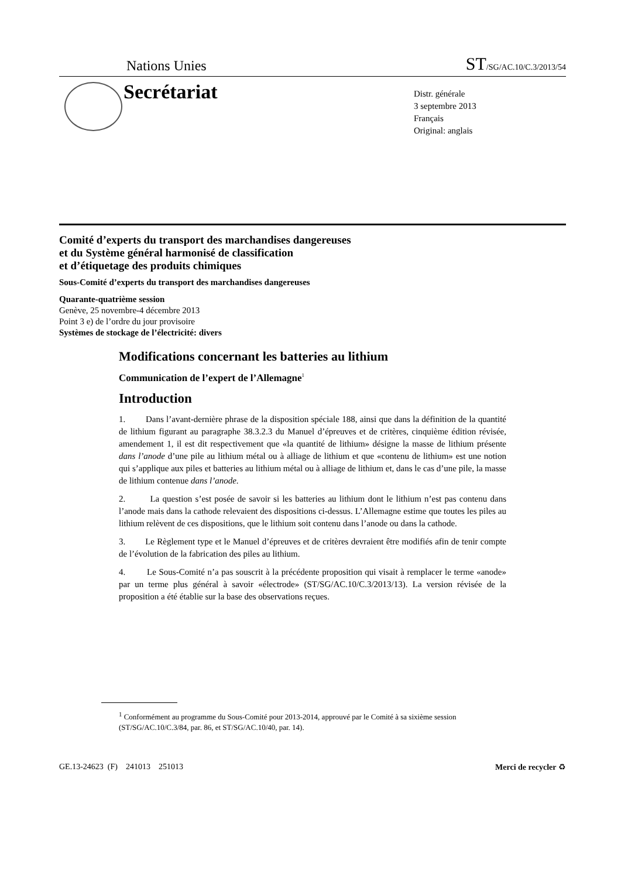Nations Unies ST/SG/AC.10/C.3/2013/54
Secrétariat
Distr. générale
3 septembre 2013
Français
Original: anglais
Comité d’experts du transport des marchandises dangereuses
et du Système général harmonisé de classification
et d’étiquetage des produits chimiques
Sous-Comité d’experts du transport des marchandises dangereuses
Quarante-quatrième session
Genève, 25 novembre-4 décembre 2013
Point 3 e) de l’ordre du jour provisoire
Systèmes de stockage de l’électricité: divers
Modifications concernant les batteries au lithium
Communication de l’expert de l’Allemagne<sup>1</sup>
Introduction
1. Dans l’avant-dernière phrase de la disposition spéciale 188, ainsi que dans la définition de la quantité de lithium figurant au paragraphe 38.3.2.3 du Manuel d’épreuves et de critères, cinquième édition révisée, amendement 1, il est dit respectivement que «la quantité de lithium» désigne la masse de lithium présente dans l’anode d’une pile au lithium métal ou à alliage de lithium et que «contenu de lithium» est une notion qui s’applique aux piles et batteries au lithium métal ou à alliage de lithium et, dans le cas d’une pile, la masse de lithium contenue dans l’anode.
2. La question s’est posée de savoir si les batteries au lithium dont le lithium n’est pas contenu dans l’anode mais dans la cathode relevaient des dispositions ci-dessus. L’Allemagne estime que toutes les piles au lithium relèvent de ces dispositions, que le lithium soit contenu dans l’anode ou dans la cathode.
3. Le Règlement type et le Manuel d’épreuves et de critères devraient être modifiés afin de tenir compte de l’évolution de la fabrication des piles au lithium.
4. Le Sous-Comité n’a pas souscrit à la précédente proposition qui visait à remplacer le terme «anode» par un terme plus général à savoir «électrode» (ST/SG/AC.10/C.3/2013/13). La version révisée de la proposition a été établie sur la base des observations reçues.
<sup>1</sup> Conformément au programme du Sous-Comité pour 2013-2014, approuvé par le Comité à sa sixième session (ST/SG/AC.10/C.3/84, par. 86, et ST/SG/AC.10/40, par. 14).
GE.13-24623 (F) 241013 251013 Merci de recycler ♻